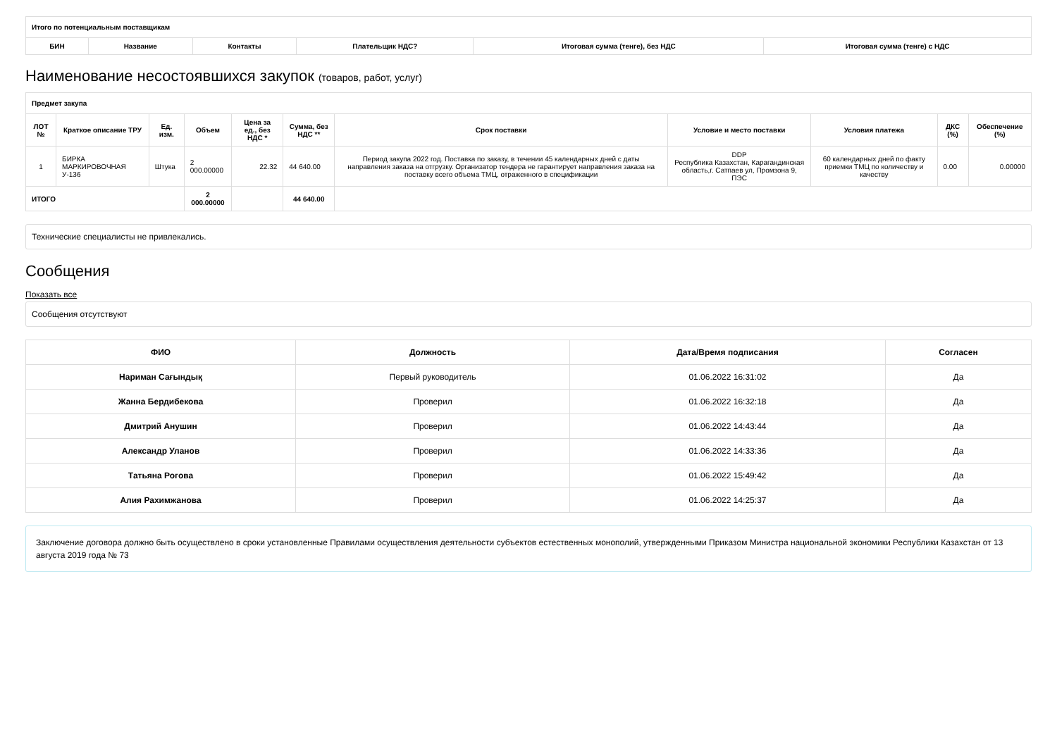| Итого по потенциальным поставщикам | | | | | |
| --- | --- | --- | --- | --- | --- |
| БИН | Название | Контакты | Плательщик НДС? | Итоговая сумма (тенге), без НДС | Итоговая сумма (тенге) с НДС |
Наименование несостоявшихся закупок (товаров, работ, услуг)
| Предмет закупа | | | | | | | | | | |
| --- | --- | --- | --- | --- | --- | --- | --- | --- | --- | --- |
| ЛОТ № | Краткое описание ТРУ | Ед. изм. | Объем | Цена за ед., без НДС * | Сумма, без НДС ** | Срок поставки | Условие и место поставки | Условия платежа | ДКС (%) | Обеспечение (%) |
| 1 | БИРКА МАРКИРОВОЧНАЯ У-136 | Штука | 2 000.00000 | 22.32 | 44 640.00 | Период закупа 2022 год. Поставка по заказу, в течении 45 календарных дней с даты направления заказа на отгрузку. Организатор тендера не гарантирует направления заказа на поставку всего объема ТМЦ, отраженного в спецификации | DDP Республика Казахстан, Карагандинская область,г. Сатпаев ул, Промзона 9, ПЭС | 60 календарных дней по факту приемки ТМЦ по количеству и качеству | 0.00 | 0.00000 |
| ИТОГО | | | 2 000.00000 | | 44 640.00 | | | | | |
Технические специалисты не привлекались.
Сообщения
Показать все
Сообщения отсутствуют
| ФИО | Должность | Дата/Время подписания | Согласен |
| --- | --- | --- | --- |
| Нариман Сағындық | Первый руководитель | 01.06.2022 16:31:02 | Да |
| Жанна Бердибекова | Проверил | 01.06.2022 16:32:18 | Да |
| Дмитрий Анушин | Проверил | 01.06.2022 14:43:44 | Да |
| Александр Уланов | Проверил | 01.06.2022 14:33:36 | Да |
| Татьяна Рогова | Проверил | 01.06.2022 15:49:42 | Да |
| Алия Рахимжанова | Проверил | 01.06.2022 14:25:37 | Да |
Заключение договора должно быть осуществлено в сроки установленные Правилами осуществления деятельности субъектов естественных монополий, утвержденными Приказом Министра национальной экономики Республики Казахстан от 13 августа 2019 года № 73